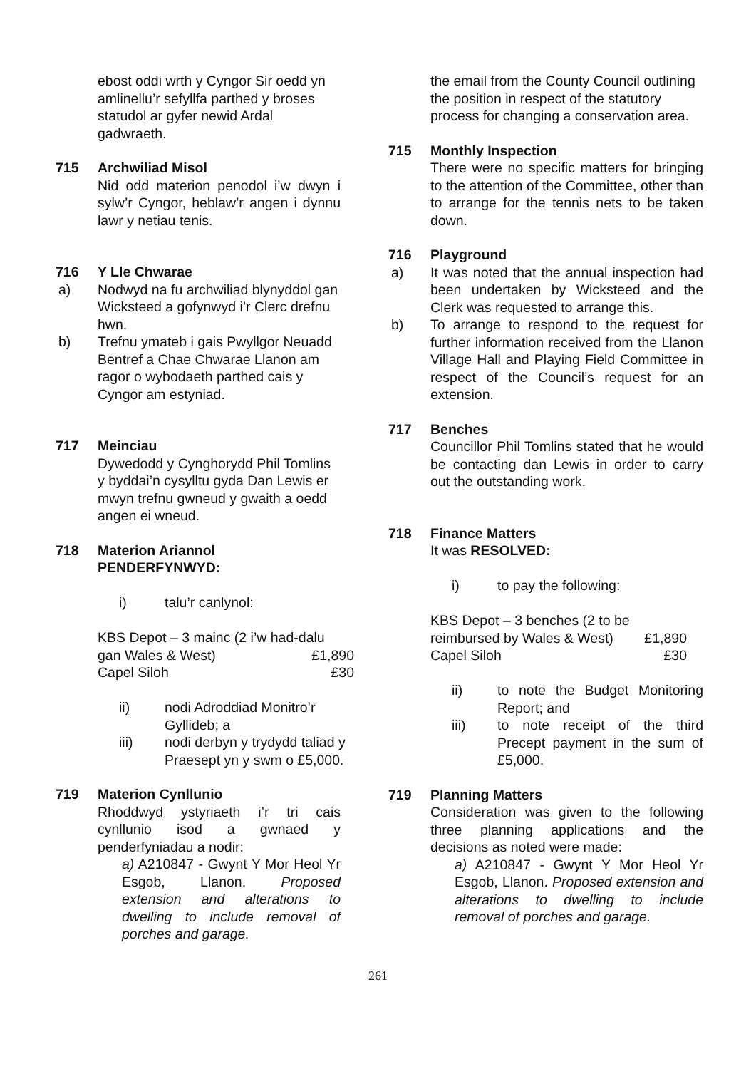ebost oddi wrth y Cyngor Sir oedd yn amlinellu’r sefyllfa parthed y broses statudol ar gyfer newid Ardal gadwraeth.
715 Archwiliad Misol
Nid odd materion penodol i’w dwyn i sylw’r Cyngor, heblaw’r angen i dynnu lawr y netiau tenis.
716 Y Lle Chwarae
a) Nodwyd na fu archwiliad blynyddol gan Wicksteed a gofynwyd i’r Clerc drefnu hwn.
b) Trefnu ymateb i gais Pwyllgor Neuadd Bentref a Chae Chwarae Llanon am ragor o wybodaeth parthed cais y Cyngor am estyniad.
717 Meinciau
Dywedodd y Cynghorydd Phil Tomlins y byddai’n cysylltu gyda Dan Lewis er mwyn trefnu gwneud y gwaith a oedd angen ei wneud.
718 Materion Ariannol
PENDERFYNWYD:
i) talu’r canlynol:
KBS Depot – 3 mainc (2 i’w had-dalu
gan Wales & West) £1,890
Capel Siloh £30
ii) nodi Adroddiad Monitro’r Gyllideb; a
iii) nodi derbyn y trydydd taliad y Praesept yn y swm o £5,000.
719 Materion Cynllunio
Rhoddwyd ystyriaeth i’r tri cais cynllunio isod a gwnaed y penderfyniadau a nodir:
a) A210847 - Gwynt Y Mor Heol Yr Esgob, Llanon. Proposed extension and alterations to dwelling to include removal of porches and garage.
the email from the County Council outlining the position in respect of the statutory process for changing a conservation area.
715 Monthly Inspection
There were no specific matters for bringing to the attention of the Committee, other than to arrange for the tennis nets to be taken down.
716 Playground
a) It was noted that the annual inspection had been undertaken by Wicksteed and the Clerk was requested to arrange this.
b) To arrange to respond to the request for further information received from the Llanon Village Hall and Playing Field Committee in respect of the Council’s request for an extension.
717 Benches
Councillor Phil Tomlins stated that he would be contacting dan Lewis in order to carry out the outstanding work.
718 Finance Matters
It was RESOLVED:
i) to pay the following:
KBS Depot – 3 benches (2 to be
reimbursed by Wales & West) £1,890
Capel Siloh £30
ii) to note the Budget Monitoring Report; and
iii) to note receipt of the third Precept payment in the sum of £5,000.
719 Planning Matters
Consideration was given to the following three planning applications and the decisions as noted were made:
a) A210847 - Gwynt Y Mor Heol Yr Esgob, Llanon. Proposed extension and alterations to dwelling to include removal of porches and garage.
261